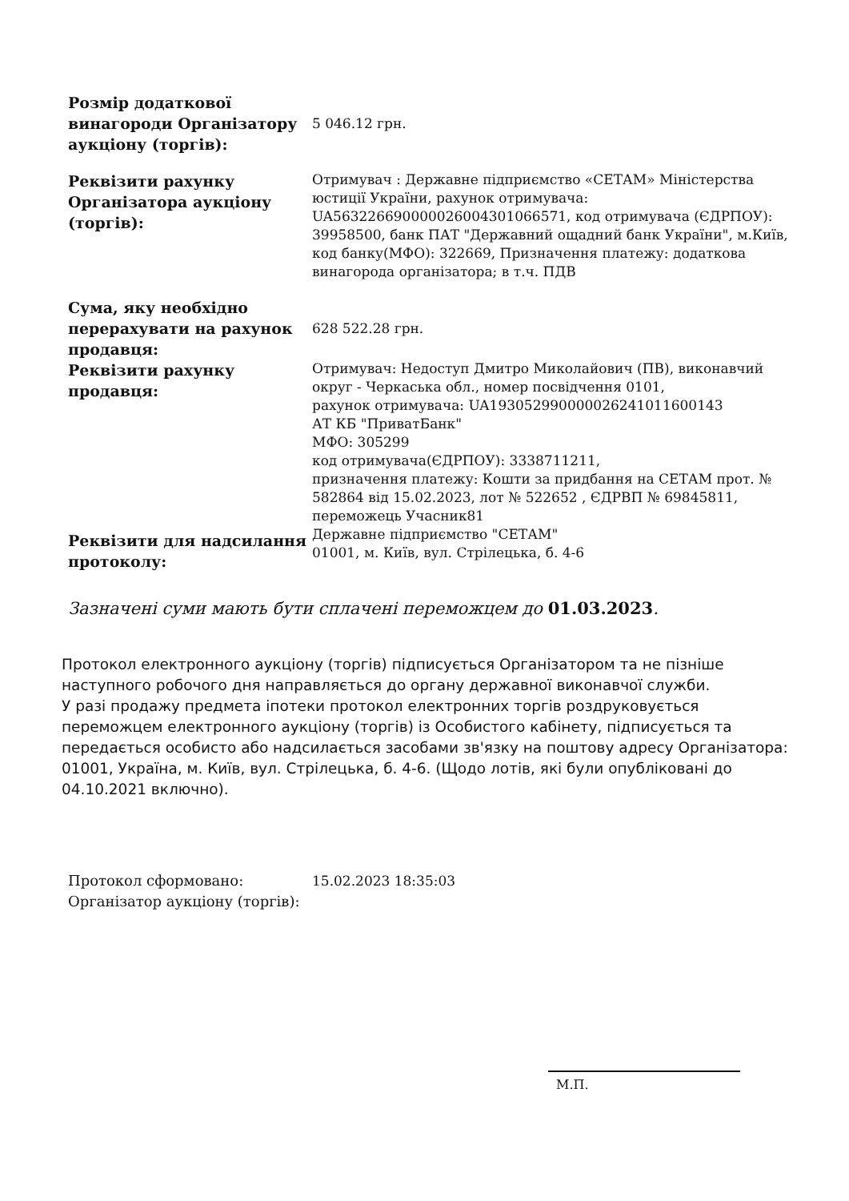| Розмір додаткової винагороди Організатору аукціону (торгів): | 5 046.12 грн. |
| Реквізити рахунку Організатора аукціону (торгів): | Отримувач : Державне підприємство «СЕТАМ» Міністерства юстиції України, рахунок отримувача: UA563226690000026004301066571, код отримувача (ЄДРПОУ): 39958500, банк ПАТ "Державний ощадний банк України", м.Київ, код банку(МФО): 322669, Призначення платежу: додаткова винагорода організатора; в т.ч. ПДВ |
| Сума, яку необхідно перерахувати на рахунок продавця: | 628 522.28 грн. |
| Реквізити рахунку продавця: | Отримувач: Недоступ Дмитро Миколайович (ПВ), виконавчий округ - Черкаська обл., номер посвідчення 0101, рахунок отримувача: UA193052990000026241011600143 АТ КБ "ПриватБанк" МФО: 305299 код отримувача(ЄДРПОУ): 3338711211, призначення платежу: Кошти за придбання на СЕТАМ прот. № 582864 від 15.02.2023, лот № 522652 , ЄДРВП № 69845811, переможець Учасник81 |
| Реквізити для надсилання протоколу: | Державне підприємство "СЕТАМ" 01001, м. Київ, вул. Стрілецька, б. 4-6 |
Зазначені суми мають бути сплачені переможцем до 01.03.2023.
Протокол електронного аукціону (торгів) підписується Організатором та не пізніше наступного робочого дня направляється до органу державної виконавчої служби.
У разі продажу предмета іпотеки протокол електронних торгів роздруковується переможцем електронного аукціону (торгів) із Особистого кабінету, підписується та передається особисто або надсилається засобами зв'язку на поштову адресу Організатора: 01001, Україна, м. Київ, вул. Стрілецька, б. 4-6. (Щодо лотів, які були опубліковані до 04.10.2021 включно).
Протокол сформовано:
Організатор аукціону (торгів):
15.02.2023 18:35:03
М.П.